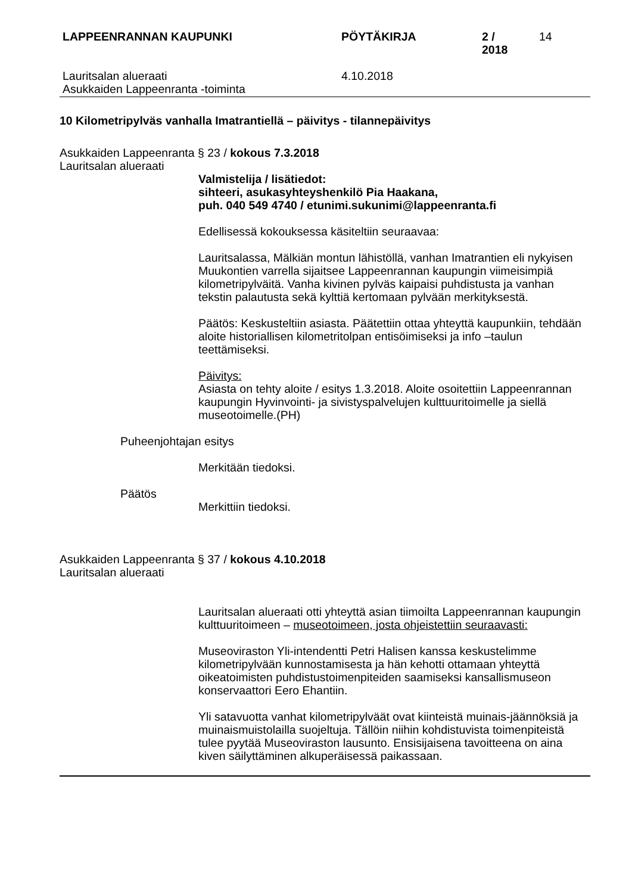LAPPEENRANNAN KAUPUNKI PÖYTÄKIRJA 2 / 2018 14
Lauritsalan alueraati
Asukkaiden Lappeenranta -toiminta 4.10.2018
10 Kilometripylväs vanhalla Imatrantiellä – päivitys - tilannepäivitys
Asukkaiden Lappeenranta § 23 / kokous 7.3.2018
Lauritsalan alueraati
Valmistelija / lisätiedot:
sihteeri, asukasyhteyshenkilö Pia Haakana,
puh. 040 549 4740 / etunimi.sukunimi@lappeenranta.fi
Edellisessä kokouksessa käsiteltiin seuraavaa:
Lauritsalassa, Mälkiän montun lähistöllä, vanhan Imatrantien eli nykyisen Muukontien varrella sijaitsee Lappeenrannan kaupungin viimeisimpiä kilometripylväitä. Vanha kivinen pylväs kaipaisi puhdistusta ja vanhan tekstin palautusta sekä kylttiä kertomaan pylvään merkityksestä.
Päätös: Keskusteltiin asiasta. Päätettiin ottaa yhteyttä kaupunkiin, tehdään aloite historiallisen kilometritolpan entisöimiseksi ja info –taulun teettämiseksi.
Päivitys:
Asiasta on tehty aloite / esitys 1.3.2018. Aloite osoitettiin Lappeenrannan kaupungin Hyvinvointi- ja sivistyspalvelujen kulttuuritoimelle ja siellä museotoimelle.(PH)
Puheenjohtajan esitys
Merkitään tiedoksi.
Päätös
Merkittiin tiedoksi.
Asukkaiden Lappeenranta § 37 / kokous 4.10.2018
Lauritsalan alueraati
Lauritsalan alueraati otti yhteyttä asian tiimoilta Lappeenrannan kaupungin kulttuuritoimeen – museotoimeen, josta ohjeistettiin seuraavasti:
Museoviraston Yli-intendentti Petri Halisen kanssa keskustelimme kilometripylvään kunnostamisesta ja hän kehotti ottamaan yhteyttä oikeatoimisten puhdistustoimenpiteiden saamiseksi kansallismuseon konservaattori Eero Ehantiin.
Yli satavuotta vanhat kilometripylväät ovat kiinteistä muinais-jäännöksiä ja muinaismuistolailla suojeltuja. Tällöin niihin kohdistuvista toimenpiteistä tulee pyytää Museoviraston lausunto. Ensisijaisena tavoitteena on aina kiven säilyttäminen alkuperäisessä paikassaan.